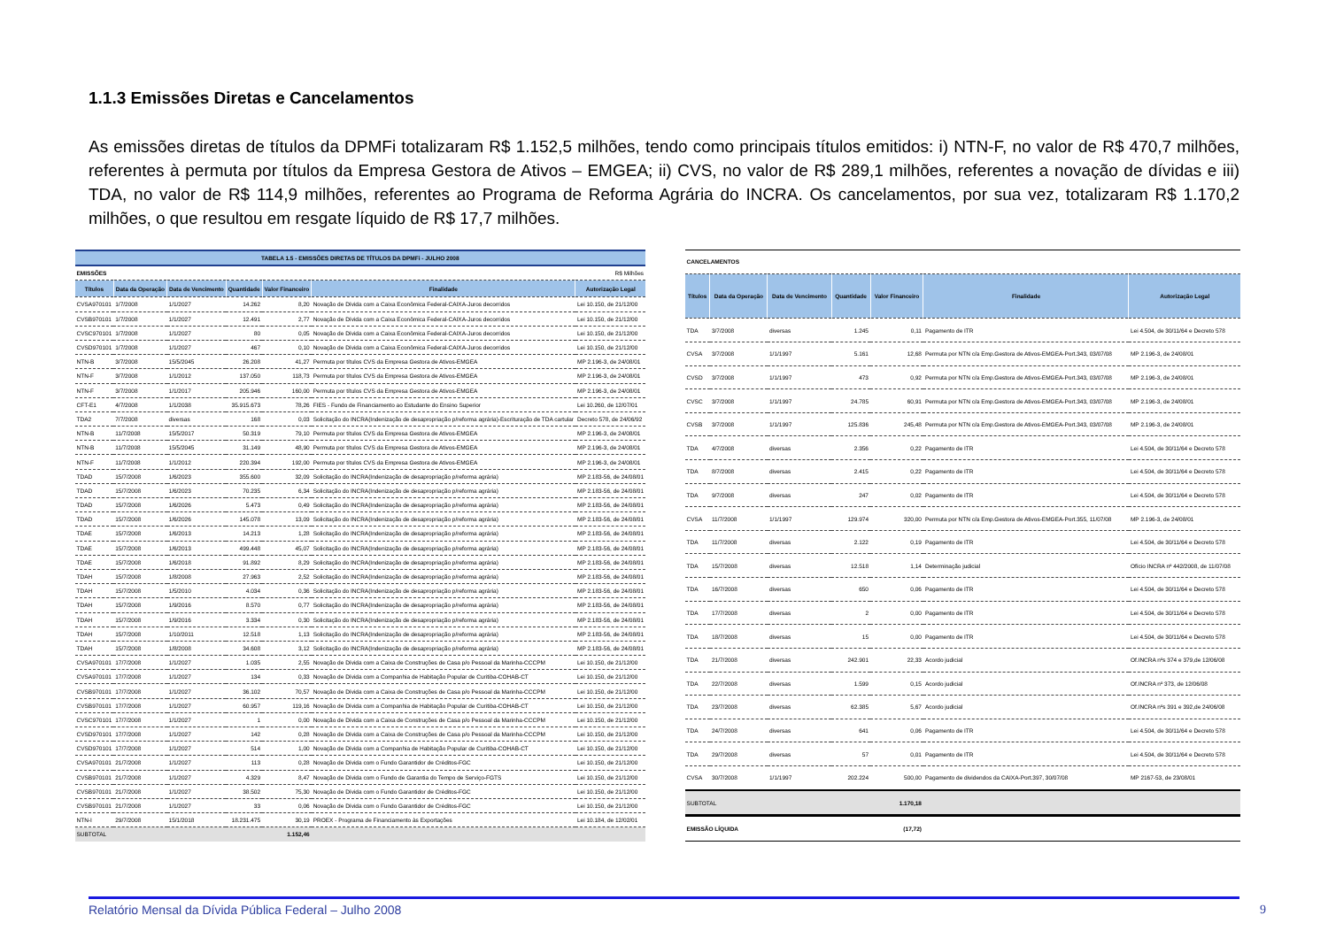1.1.3 Emissões Diretas e Cancelamentos
As emissões diretas de títulos da DPMFi totalizaram R$ 1.152,5 milhões, tendo como principais títulos emitidos: i) NTN-F, no valor de R$ 470,7 milhões, referentes à permuta por títulos da Empresa Gestora de Ativos – EMGEA; ii) CVS, no valor de R$ 289,1 milhões, referentes a novação de dívidas e iii) TDA, no valor de R$ 114,9 milhões, referentes ao Programa de Reforma Agrária do INCRA. Os cancelamentos, por sua vez, totalizaram R$ 1.170,2 milhões, o que resultou em resgate líquido de R$ 17,7 milhões.
| TABELA 1.5 - EMISSÕES DIRETAS DE TÍTULOS DA DPMFi - JULHO 2008 | | | | | | |
| EMISSÕES | | | R$ Milhões | | | |
| Títulos | Data da Operação | Data de Vencimento | Quantidade | Valor Financeiro | Finalidade | Autorização Legal |
| CVSA970101 | 1/7/2008 | 1/1/2027 | 14.262 | 8,20 | Novação de Dívida com a Caixa Econômica Federal-CAIXA-Juros decorridos | Lei 10.150, de 21/12/00 |
| CVSB970101 | 1/7/2008 | 1/1/2027 | 12.491 | 2,77 | Novação de Dívida com a Caixa Econômica Federal-CAIXA-Juros decorridos | Lei 10.150, de 21/12/00 |
| CVSC970101 | 1/7/2008 | 1/1/2027 | 80 | 0,05 | Novação de Dívida com a Caixa Econômica Federal-CAIXA-Juros decorridos | Lei 10.150, de 21/12/00 |
| CVSD970101 | 1/7/2008 | 1/1/2027 | 467 | 0,10 | Novação de Dívida com a Caixa Econômica Federal-CAIXA-Juros decorridos | Lei 10.150, de 21/12/00 |
| NTN-B | 3/7/2008 | 15/5/2045 | 26.208 | 41,27 | Permuta por títulos CVS da Empresa Gestora de Ativos-EMGEA | MP 2.196-3, de 24/08/01 |
| NTN-F | 3/7/2008 | 1/1/2012 | 137.050 | 118,73 | Permuta por títulos CVS da Empresa Gestora de Ativos-EMGEA | MP 2.196-3, de 24/08/01 |
| NTN-F | 3/7/2008 | 1/1/2017 | 205.946 | 160,00 | Permuta por títulos CVS da Empresa Gestora de Ativos-EMGEA | MP 2.196-3, de 24/08/01 |
| CFT-E1 | 4/7/2008 | 1/1/2038 | 35.915.673 | 78,26 | FIES - Fundo de Financiamento ao Estudante do Ensino Superior | Lei 10.260, de 12/07/01 |
| TDA2 | 7/7/2008 | diversas | 168 | 0,03 | Solicitação do INCRA(Indenização de desapropriação p/reforma agrária)-Escrituração de TDA cartular | Decreto 578, de 24/06/92 |
| NTN-B | 11/7/2008 | 15/5/2017 | 50.319 | 79,10 | Permuta por títulos CVS da Empresa Gestora de Ativos-EMGEA | MP 2.196-3, de 24/08/01 |
| NTN-B | 11/7/2008 | 15/5/2045 | 31.149 | 48,90 | Permuta por títulos CVS da Empresa Gestora de Ativos-EMGEA | MP 2.196-3, de 24/08/01 |
| NTN-F | 11/7/2008 | 1/1/2012 | 220.394 | 192,00 | Permuta por títulos CVS da Empresa Gestora de Ativos-EMGEA | MP 2.196-3, de 24/08/01 |
| TDAD | 15/7/2008 | 1/6/2023 | 355.600 | 32,09 | Solicitação do INCRA(Indenização de desapropriação p/reforma agrária) | MP 2.183-56, de 24/08/01 |
| TDAD | 15/7/2008 | 1/6/2023 | 70.235 | 6,34 | Solicitação do INCRA(Indenização de desapropriação p/reforma agrária) | MP 2.183-56, de 24/08/01 |
| TDAD | 15/7/2008 | 1/6/2026 | 5.473 | 0,49 | Solicitação do INCRA(Indenização de desapropriação p/reforma agrária) | MP 2.183-56, de 24/08/01 |
| TDAD | 15/7/2008 | 1/6/2026 | 145.078 | 13,09 | Solicitação do INCRA(Indenização de desapropriação p/reforma agrária) | MP 2.183-56, de 24/08/01 |
| TDAE | 15/7/2008 | 1/6/2013 | 14.213 | 1,28 | Solicitação do INCRA(Indenização de desapropriação p/reforma agrária) | MP 2.183-56, de 24/08/01 |
| TDAE | 15/7/2008 | 1/6/2013 | 499.448 | 45,07 | Solicitação do INCRA(Indenização de desapropriação p/reforma agrária) | MP 2.183-56, de 24/08/01 |
| TDAE | 15/7/2008 | 1/6/2018 | 91.892 | 8,29 | Solicitação do INCRA(Indenização de desapropriação p/reforma agrária) | MP 2.183-56, de 24/08/01 |
| TDAH | 15/7/2008 | 1/8/2008 | 27.963 | 2,52 | Solicitação do INCRA(Indenização de desapropriação p/reforma agrária) | MP 2.183-56, de 24/08/01 |
| TDAH | 15/7/2008 | 1/5/2010 | 4.034 | 0,36 | Solicitação do INCRA(Indenização de desapropriação p/reforma agrária) | MP 2.183-56, de 24/08/01 |
| TDAH | 15/7/2008 | 1/9/2016 | 8.570 | 0,77 | Solicitação do INCRA(Indenização de desapropriação p/reforma agrária) | MP 2.183-56, de 24/08/01 |
| TDAH | 15/7/2008 | 1/9/2016 | 3.334 | 0,30 | Solicitação do INCRA(Indenização de desapropriação p/reforma agrária) | MP 2.183-56, de 24/08/01 |
| TDAH | 15/7/2008 | 1/10/2011 | 12.518 | 1,13 | Solicitação do INCRA(Indenização de desapropriação p/reforma agrária) | MP 2.183-56, de 24/08/01 |
| TDAH | 15/7/2008 | 1/8/2008 | 34.608 | 3,12 | Solicitação do INCRA(Indenização de desapropriação p/reforma agrária) | MP 2.183-56, de 24/08/01 |
| CVSA970101 | 17/7/2008 | 1/1/2027 | 1.035 | 2,55 | Novação de Dívida com a Caixa de Construções de Casa p/o Pessoal da Marinha-CCCPM | Lei 10.150, de 21/12/00 |
| CVSA970101 | 17/7/2008 | 1/1/2027 | 134 | 0,33 | Novação de Dívida com a Companhia de Habitação Popular de Curitiba-COHAB-CT | Lei 10.150, de 21/12/00 |
| CVSB970101 | 17/7/2008 | 1/1/2027 | 36.102 | 70,57 | Novação de Dívida com a Caixa de Construções de Casa p/o Pessoal da Marinha-CCCPM | Lei 10.150, de 21/12/00 |
| CVSB970101 | 17/7/2008 | 1/1/2027 | 60.957 | 119,16 | Novação de Dívida com a Companhia de Habitação Popular de Curitiba-COHAB-CT | Lei 10.150, de 21/12/00 |
| CVSC970101 | 17/7/2008 | 1/1/2027 | 1 | 0,00 | Novação de Dívida com a Caixa de Construções de Casa p/o Pessoal da Marinha-CCCPM | Lei 10.150, de 21/12/00 |
| CVSD970101 | 17/7/2008 | 1/1/2027 | 142 | 0,28 | Novação de Dívida com a Caixa de Construções de Casa p/o Pessoal da Marinha-CCCPM | Lei 10.150, de 21/12/00 |
| CVSD970101 | 17/7/2008 | 1/1/2027 | 514 | 1,00 | Novação de Dívida com a Companhia de Habitação Popular de Curitiba-COHAB-CT | Lei 10.150, de 21/12/00 |
| CVSA970101 | 21/7/2008 | 1/1/2027 | 113 | 0,28 | Novação de Dívida com o Fundo Garantidor de Créditos-FGC | Lei 10.150, de 21/12/00 |
| CVSB970101 | 21/7/2008 | 1/1/2027 | 4.329 | 8,47 | Novação de Dívida com o Fundo de Garantia do Tempo de Serviço-FGTS | Lei 10.150, de 21/12/00 |
| CVSB970101 | 21/7/2008 | 1/1/2027 | 38.502 | 75,30 | Novação de Dívida com o Fundo Garantidor de Créditos-FGC | Lei 10.150, de 21/12/00 |
| CVSB970101 | 21/7/2008 | 1/1/2027 | 33 | 0,06 | Novação de Dívida com o Fundo Garantidor de Créditos-FGC | Lei 10.150, de 21/12/00 |
| NTN-I | 29/7/2008 | 15/1/2018 | 18.231.475 | 30,19 | PROEX - Programa de Financiamento às Exportações | Lei 10.184, de 12/02/01 |
| SUBTOTAL | | | | 1.152,46 | | |
| CANCELAMENTOS | | | | | | |
| Títulos | Data da Operação | Data de Vencimento | Quantidade | Valor Financeiro | Finalidade | Autorização Legal |
| TDA | 3/7/2008 | diversas | 1.245 | 0,11 | Pagamento de ITR | Lei 4.504, de 30/11/64 e Decreto 578 |
| CVSA | 3/7/2008 | 1/1/1997 | 5.161 | 12,68 | Permuta por NTN c/a Emp.Gestora de Ativos-EMGEA-Port.343, 03/07/08 | MP 2.196-3, de 24/08/01 |
| CVSD | 3/7/2008 | 1/1/1997 | 473 | 0,92 | Permuta por NTN c/a Emp.Gestora de Ativos-EMGEA-Port.343, 03/07/08 | MP 2.196-3, de 24/08/01 |
| CVSC | 3/7/2008 | 1/1/1997 | 24.785 | 60,91 | Permuta por NTN c/a Emp.Gestora de Ativos-EMGEA-Port.343, 03/07/08 | MP 2.196-3, de 24/08/01 |
| CVSB | 3/7/2008 | 1/1/1997 | 125.836 | 245,48 | Permuta por NTN c/a Emp.Gestora de Ativos-EMGEA-Port.343, 03/07/08 | MP 2.196-3, de 24/08/01 |
| TDA | 4/7/2008 | diversas | 2.356 | 0,22 | Pagamento de ITR | Lei 4.504, de 30/11/64 e Decreto 578 |
| TDA | 8/7/2008 | diversas | 2.415 | 0,22 | Pagamento de ITR | Lei 4.504, de 30/11/64 e Decreto 578 |
| TDA | 9/7/2008 | diversas | 247 | 0,02 | Pagamento de ITR | Lei 4.504, de 30/11/64 e Decreto 578 |
| CVSA | 11/7/2008 | 1/1/1997 | 129.974 | 320,00 | Permuta por NTN c/a Emp.Gestora de Ativos-EMGEA-Port.355, 11/07/08 | MP 2.196-3, de 24/08/01 |
| TDA | 11/7/2008 | diversas | 2.122 | 0,19 | Pagamento de ITR | Lei 4.504, de 30/11/64 e Decreto 578 |
| TDA | 15/7/2008 | diversas | 12.518 | 1,14 | Determinação judicial | Ofício INCRA nº 442/2008, de 11/07/08 |
| TDA | 16/7/2008 | diversas | 650 | 0,06 | Pagamento de ITR | Lei 4.504, de 30/11/64 e Decreto 578 |
| TDA | 17/7/2008 | diversas | 2 | 0,00 | Pagamento de ITR | Lei 4.504, de 30/11/64 e Decreto 578 |
| TDA | 18/7/2008 | diversas | 15 | 0,00 | Pagamento de ITR | Lei 4.504, de 30/11/64 e Decreto 578 |
| TDA | 21/7/2008 | diversas | 242.901 | 22,33 | Acordo judicial | Of.INCRA nºs 374 e 379,de 12/06/08 |
| TDA | 22/7/2008 | diversas | 1.599 | 0,15 | Acordo judicial | Of.INCRA nº 373, de 12/06/08 |
| TDA | 23/7/2008 | diversas | 62.385 | 5,67 | Acordo judicial | Of.INCRA nºs 391 e 392,de 24/06/08 |
| TDA | 24/7/2008 | diversas | 641 | 0,06 | Pagamento de ITR | Lei 4.504, de 30/11/64 e Decreto 578 |
| TDA | 29/7/2008 | diversas | 57 | 0,01 | Pagamento de ITR | Lei 4.504, de 30/11/64 e Decreto 578 |
| CVSA | 30/7/2008 | 1/1/1997 | 202.224 | 500,00 | Pagamento de dividendos da CAIXA-Port.397, 30/07/08 | MP 2167-53, de 23/08/01 |
| SUBTOTAL | | | | 1.170,18 | | |
| EMISSÃO LÍQUIDA | | | | (17,72) | | |
Relatório Mensal da Dívida Pública Federal – Julho 2008 9